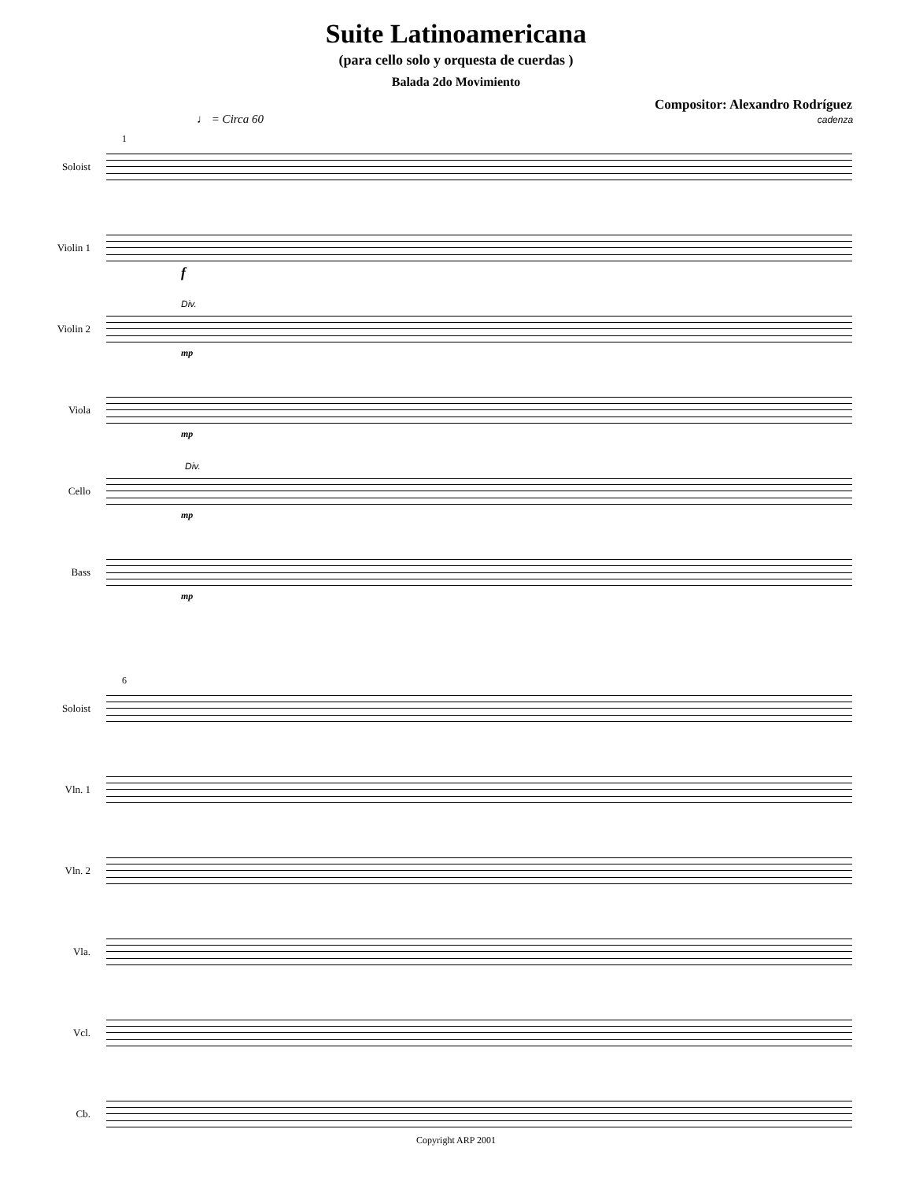Suite Latinoamericana
(para cello solo y orquesta de cuerdas )
Balada 2do Movimiento
Compositor: Alexandro Rodríguez
♩ = Circa 60 cadenza
Soloist
1
Violin 1
f
Violin 2
Div.
mp
Viola
mp
Cello
Div.
mp
Bass
mp
Soloist
6
Vln. 1
Vln. 2
Vla.
Vcl.
Cb.
Copyright ARP 2001